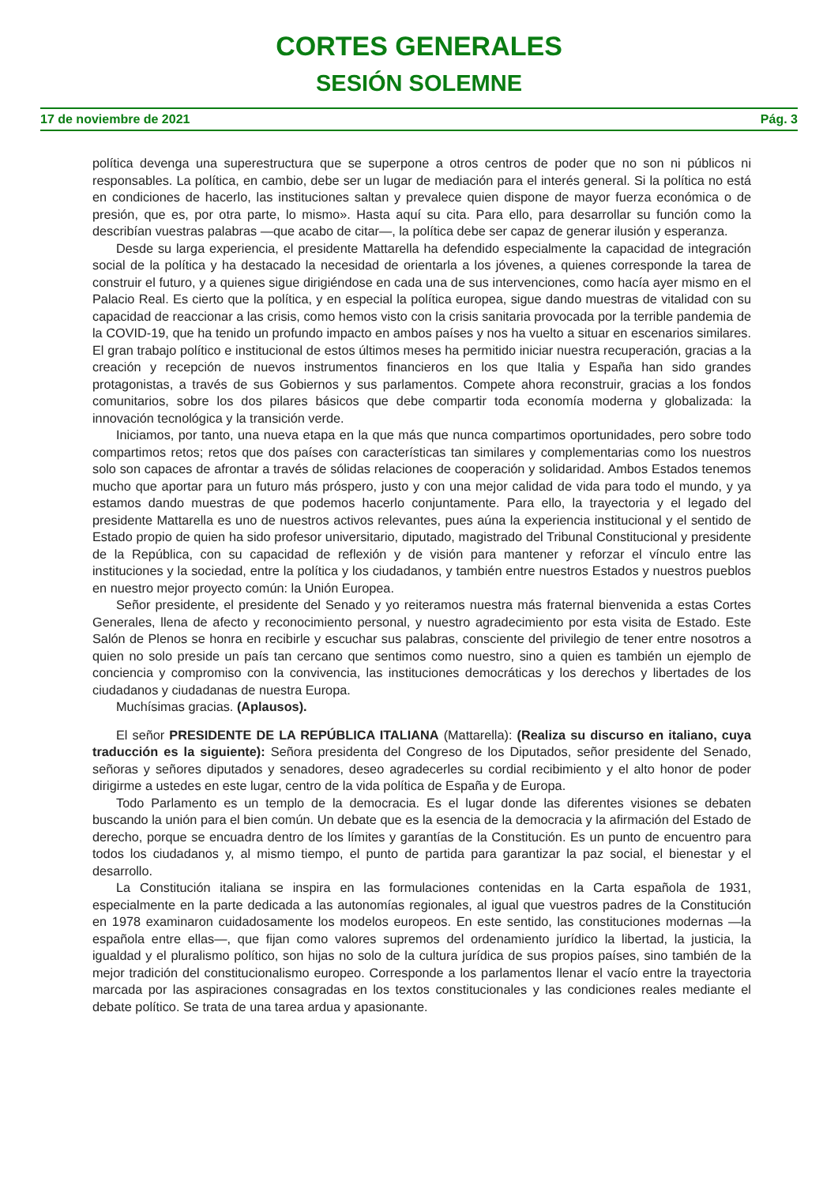CORTES GENERALES
SESIÓN SOLEMNE
17 de noviembre de 2021 Pág. 3
política devenga una superestructura que se superpone a otros centros de poder que no son ni públicos ni responsables. La política, en cambio, debe ser un lugar de mediación para el interés general. Si la política no está en condiciones de hacerlo, las instituciones saltan y prevalece quien dispone de mayor fuerza económica o de presión, que es, por otra parte, lo mismo». Hasta aquí su cita. Para ello, para desarrollar su función como la describían vuestras palabras —que acabo de citar—, la política debe ser capaz de generar ilusión y esperanza.
Desde su larga experiencia, el presidente Mattarella ha defendido especialmente la capacidad de integración social de la política y ha destacado la necesidad de orientarla a los jóvenes, a quienes corresponde la tarea de construir el futuro, y a quienes sigue dirigiéndose en cada una de sus intervenciones, como hacía ayer mismo en el Palacio Real. Es cierto que la política, y en especial la política europea, sigue dando muestras de vitalidad con su capacidad de reaccionar a las crisis, como hemos visto con la crisis sanitaria provocada por la terrible pandemia de la COVID-19, que ha tenido un profundo impacto en ambos países y nos ha vuelto a situar en escenarios similares. El gran trabajo político e institucional de estos últimos meses ha permitido iniciar nuestra recuperación, gracias a la creación y recepción de nuevos instrumentos financieros en los que Italia y España han sido grandes protagonistas, a través de sus Gobiernos y sus parlamentos. Compete ahora reconstruir, gracias a los fondos comunitarios, sobre los dos pilares básicos que debe compartir toda economía moderna y globalizada: la innovación tecnológica y la transición verde.
Iniciamos, por tanto, una nueva etapa en la que más que nunca compartimos oportunidades, pero sobre todo compartimos retos; retos que dos países con características tan similares y complementarias como los nuestros solo son capaces de afrontar a través de sólidas relaciones de cooperación y solidaridad. Ambos Estados tenemos mucho que aportar para un futuro más próspero, justo y con una mejor calidad de vida para todo el mundo, y ya estamos dando muestras de que podemos hacerlo conjuntamente. Para ello, la trayectoria y el legado del presidente Mattarella es uno de nuestros activos relevantes, pues aúna la experiencia institucional y el sentido de Estado propio de quien ha sido profesor universitario, diputado, magistrado del Tribunal Constitucional y presidente de la República, con su capacidad de reflexión y de visión para mantener y reforzar el vínculo entre las instituciones y la sociedad, entre la política y los ciudadanos, y también entre nuestros Estados y nuestros pueblos en nuestro mejor proyecto común: la Unión Europea.
Señor presidente, el presidente del Senado y yo reiteramos nuestra más fraternal bienvenida a estas Cortes Generales, llena de afecto y reconocimiento personal, y nuestro agradecimiento por esta visita de Estado. Este Salón de Plenos se honra en recibirle y escuchar sus palabras, consciente del privilegio de tener entre nosotros a quien no solo preside un país tan cercano que sentimos como nuestro, sino a quien es también un ejemplo de conciencia y compromiso con la convivencia, las instituciones democráticas y los derechos y libertades de los ciudadanos y ciudadanas de nuestra Europa.
Muchísimas gracias. (Aplausos).
El señor PRESIDENTE DE LA REPÚBLICA ITALIANA (Mattarella): (Realiza su discurso en italiano, cuya traducción es la siguiente): Señora presidenta del Congreso de los Diputados, señor presidente del Senado, señoras y señores diputados y senadores, deseo agradecerles su cordial recibimiento y el alto honor de poder dirigirme a ustedes en este lugar, centro de la vida política de España y de Europa.
Todo Parlamento es un templo de la democracia. Es el lugar donde las diferentes visiones se debaten buscando la unión para el bien común. Un debate que es la esencia de la democracia y la afirmación del Estado de derecho, porque se encuadra dentro de los límites y garantías de la Constitución. Es un punto de encuentro para todos los ciudadanos y, al mismo tiempo, el punto de partida para garantizar la paz social, el bienestar y el desarrollo.
La Constitución italiana se inspira en las formulaciones contenidas en la Carta española de 1931, especialmente en la parte dedicada a las autonomías regionales, al igual que vuestros padres de la Constitución en 1978 examinaron cuidadosamente los modelos europeos. En este sentido, las constituciones modernas —la española entre ellas—, que fijan como valores supremos del ordenamiento jurídico la libertad, la justicia, la igualdad y el pluralismo político, son hijas no solo de la cultura jurídica de sus propios países, sino también de la mejor tradición del constitucionalismo europeo. Corresponde a los parlamentos llenar el vacío entre la trayectoria marcada por las aspiraciones consagradas en los textos constitucionales y las condiciones reales mediante el debate político. Se trata de una tarea ardua y apasionante.